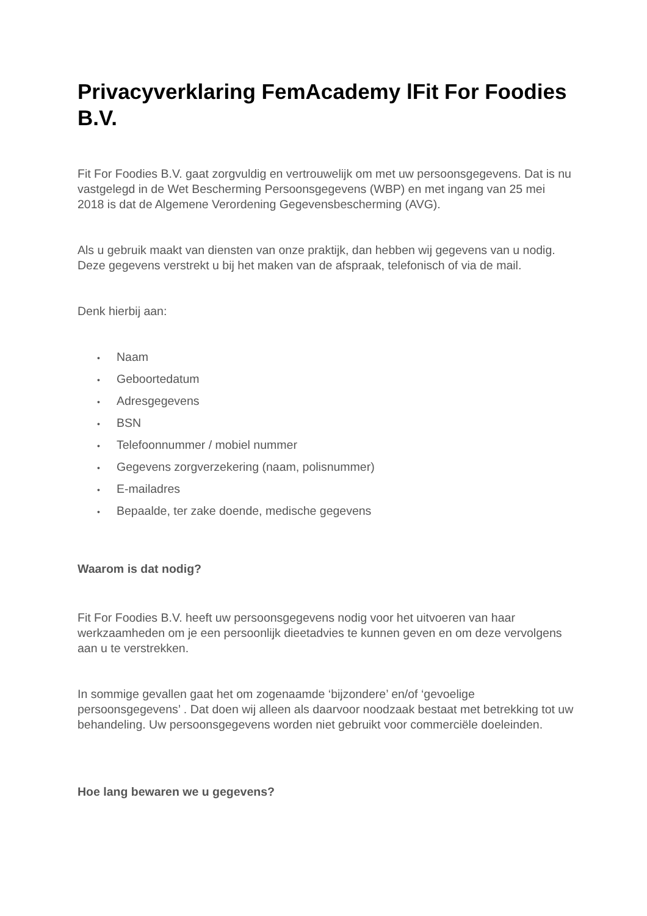Privacyverklaring FemAcademy lFit For Foodies B.V.
Fit For Foodies B.V. gaat zorgvuldig en vertrouwelijk om met uw persoonsgegevens. Dat is nu vastgelegd in de Wet Bescherming Persoonsgegevens (WBP) en met ingang van 25 mei 2018 is dat de Algemene Verordening Gegevensbescherming (AVG).
Als u gebruik maakt van diensten van onze praktijk, dan hebben wij gegevens van u nodig. Deze gegevens verstrekt u bij het maken van de afspraak, telefonisch of via de mail.
Denk hierbij aan:
• Naam
• Geboortedatum
• Adresgegevens
• BSN
• Telefoonnummer / mobiel nummer
• Gegevens zorgverzekering (naam, polisnummer)
• E-mailadres
• Bepaalde, ter zake doende, medische gegevens
Waarom is dat nodig?
Fit For Foodies B.V. heeft uw persoonsgegevens nodig voor het uitvoeren van haar werkzaamheden om je een persoonlijk dieetadvies te kunnen geven en om deze vervolgens aan u te verstrekken.
In sommige gevallen gaat het om zogenaamde ‘bijzondere’ en/of ‘gevoelige persoonsgegevens’ . Dat doen wij alleen als daarvoor noodzaak bestaat met betrekking tot uw behandeling. Uw persoonsgegevens worden niet gebruikt voor commerciële doeleinden.
Hoe lang bewaren we u gegevens?